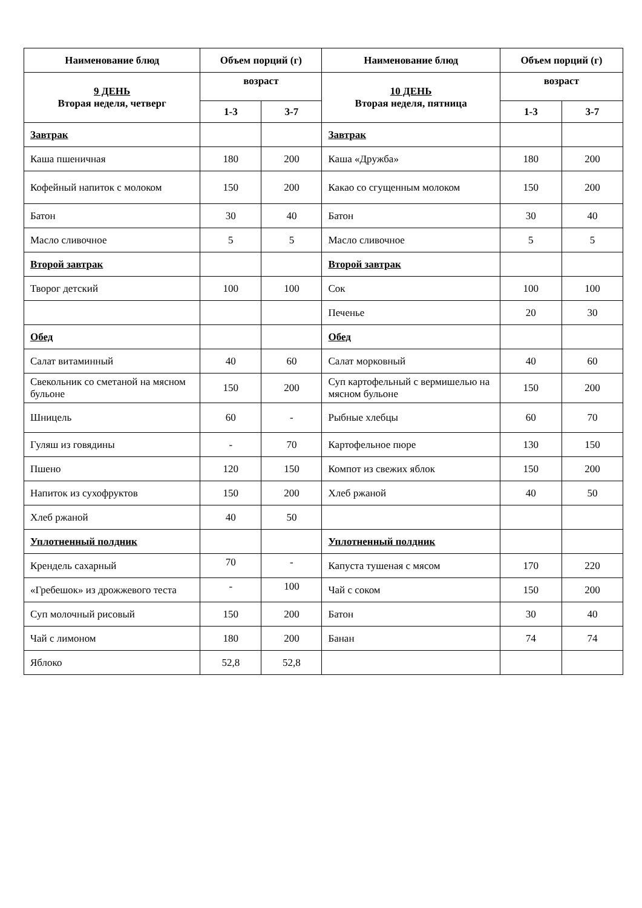| Наименование блюд | Объем порций (г) | | Наименование блюд | Объем порций (г) | |
| --- | --- | --- | --- | --- | --- |
| 9 ДЕНЬ Вторая неделя, четверг | возраст | | 10 ДЕНЬ Вторая неделя, пятница | возраст | |
| | 1-3 | 3-7 | | 1-3 | 3-7 |
| Завтрак | | | Завтрак | | |
| Каша пшеничная | 180 | 200 | Каша «Дружба» | 180 | 200 |
| Кофейный напиток с молоком | 150 | 200 | Какао со сгущенным молоком | 150 | 200 |
| Батон | 30 | 40 | Батон | 30 | 40 |
| Масло сливочное | 5 | 5 | Масло сливочное | 5 | 5 |
| Второй завтрак | | | Второй завтрак | | |
| Творог детский | 100 | 100 | Сок | 100 | 100 |
| | | | Печенье | 20 | 30 |
| Обед | | | Обед | | |
| Салат витаминный | 40 | 60 | Салат морковный | 40 | 60 |
| Свекольник со сметаной на мясном бульоне | 150 | 200 | Суп картофельный с вермишелью на мясном бульоне | 150 | 200 |
| Шницель | 60 | - | Рыбные хлебцы | 60 | 70 |
| Гуляш из говядины | - | 70 | Картофельное пюре | 130 | 150 |
| Пшено | 120 | 150 | Компот из свежих яблок | 150 | 200 |
| Напиток из сухофруктов | 150 | 200 | Хлеб ржаной | 40 | 50 |
| Хлеб ржаной | 40 | 50 | | | |
| Уплотненный полдник | | | Уплотненный полдник | | |
| Крендель сахарный | 70 | - | Капуста тушеная с мясом | 170 | 220 |
| «Гребешок» из дрожжевого теста | - | 100 | Чай с соком | 150 | 200 |
| Суп молочный рисовый | 150 | 200 | Батон | 30 | 40 |
| Чай с лимоном | 180 | 200 | Банан | 74 | 74 |
| Яблоко | 52,8 | 52,8 | | | |